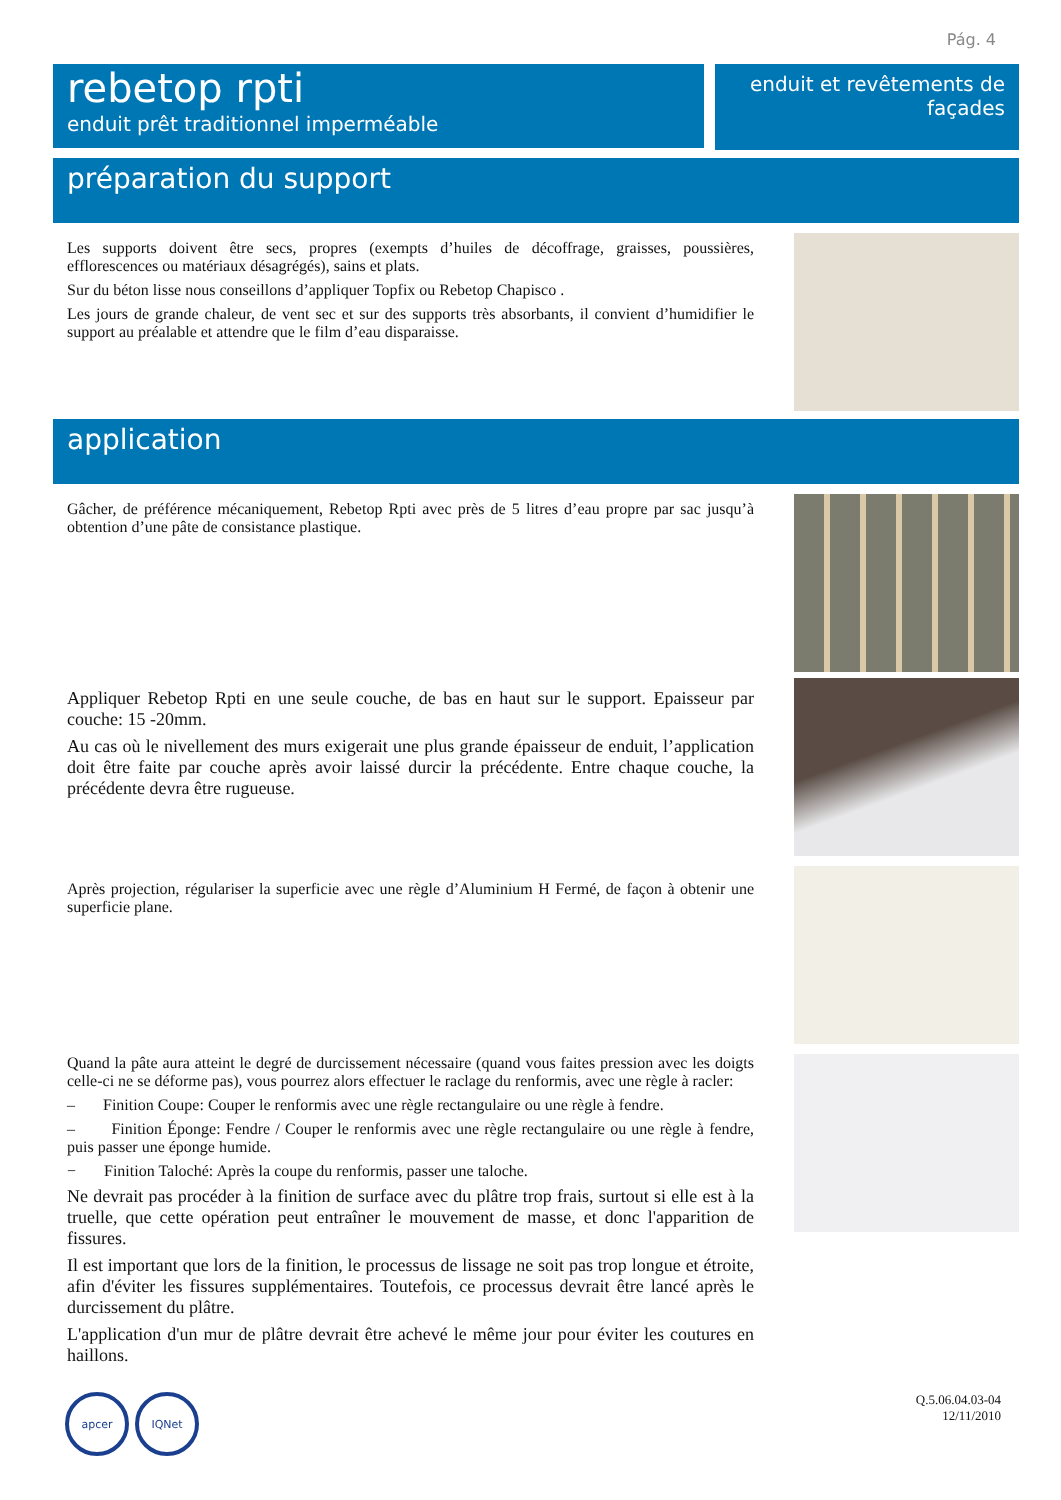Pág. 4
rebetop rpti
enduit prêt traditionnel imperméable
enduit et revêtements de façades
préparation du support
Les supports doivent être secs, propres (exempts d’huiles de décoffrage, graisses, poussières, efflorescences ou matériaux désagrégés), sains et plats.
Sur du béton lisse nous conseillons d’appliquer Topfix ou Rebetop Chapisco .
Les jours de grande chaleur, de vent sec et sur des supports très absorbants, il convient d’humidifier le support au préalable et attendre que le film d’eau disparaisse.
application
Gâcher, de préférence mécaniquement, Rebetop Rpti avec près de 5 litres d’eau propre par sac jusqu’à obtention d’une pâte de consistance plastique.
Appliquer Rebetop Rpti en une seule couche, de bas en haut sur le support. Epaisseur par couche: 15 -20mm.
Au cas où le nivellement des murs exigerait une plus grande épaisseur de enduit, l’application doit être faite par couche après avoir laissé durcir la précédente. Entre chaque couche, la précédente devra être rugueuse.
Après projection, régulariser la superficie avec une règle d’Aluminium H Fermé, de façon à obtenir une superficie plane.
Quand la pâte aura atteint le degré de durcissement nécessaire (quand vous faites pression avec les doigts celle-ci ne se déforme pas), vous pourrez alors effectuer le raclage du renformis, avec une règle à racler:
– Finition Coupe: Couper le renformis avec une règle rectangulaire ou une règle à fendre.
– Finition Éponge: Fendre / Couper le renformis avec une règle rectangulaire ou une règle à fendre, puis passer une éponge humide.
− Finition Taloché: Après la coupe du renformis, passer une taloche.
Ne devrait pas procéder à la finition de surface avec du plâtre trop frais, surtout si elle est à la truelle, que cette opération peut entraîner le mouvement de masse, et donc l'apparition de fissures.
Il est important que lors de la finition, le processus de lissage ne soit pas trop longue et étroite, afin d'éviter les fissures supplémentaires. Toutefois, ce processus devrait être lancé après le durcissement du plâtre.
L'application d'un mur de plâtre devrait être achevé le même jour pour éviter les coutures en haillons.
apcer IQNet
Q.5.06.04.03-04
12/11/2010